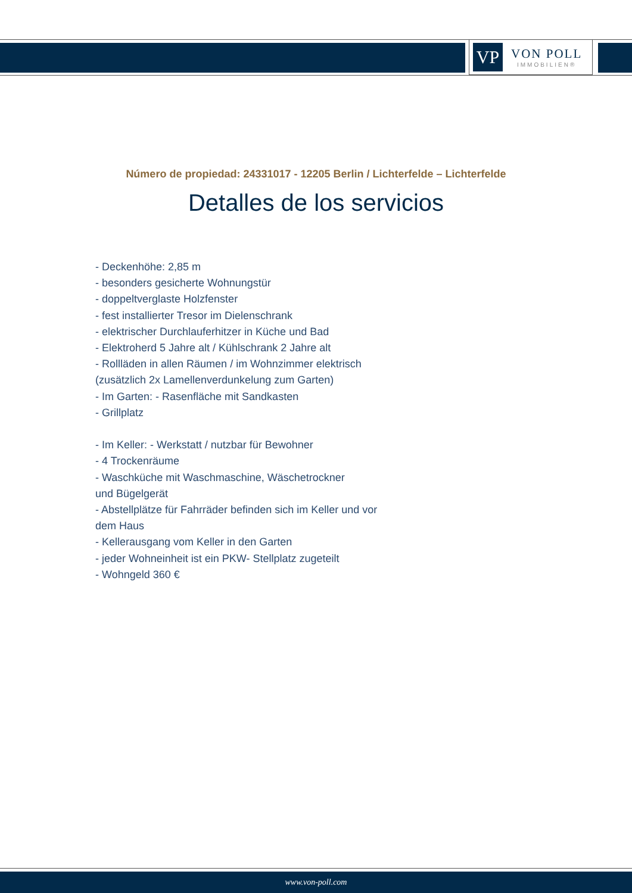VP
VON POLL
IMMOBILIEN®
Número de propiedad: 24331017 - 12205 Berlin / Lichterfelde – Lichterfelde
Detalles de los servicios
- Deckenhöhe: 2,85 m
- besonders gesicherte Wohnungstür
- doppeltverglaste Holzfenster
- fest installierter Tresor im Dielenschrank
- elektrischer Durchlauferhitzer in Küche und Bad
- Elektroherd 5 Jahre alt / Kühlschrank 2 Jahre alt
- Rollläden in allen Räumen / im Wohnzimmer elektrisch
(zusätzlich 2x Lamellenverdunkelung zum Garten)
- Im Garten: - Rasenfläche mit Sandkasten
- Grillplatz
- Im Keller: - Werkstatt / nutzbar für Bewohner
- 4 Trockenräume
- Waschküche mit Waschmaschine, Wäschetrockner
und Bügelgerät
- Abstellplätze für Fahrräder befinden sich im Keller und vor
dem Haus
- Kellerausgang vom Keller in den Garten
- jeder Wohneinheit ist ein PKW- Stellplatz zugeteilt
- Wohngeld 360 €
www.von-poll.com